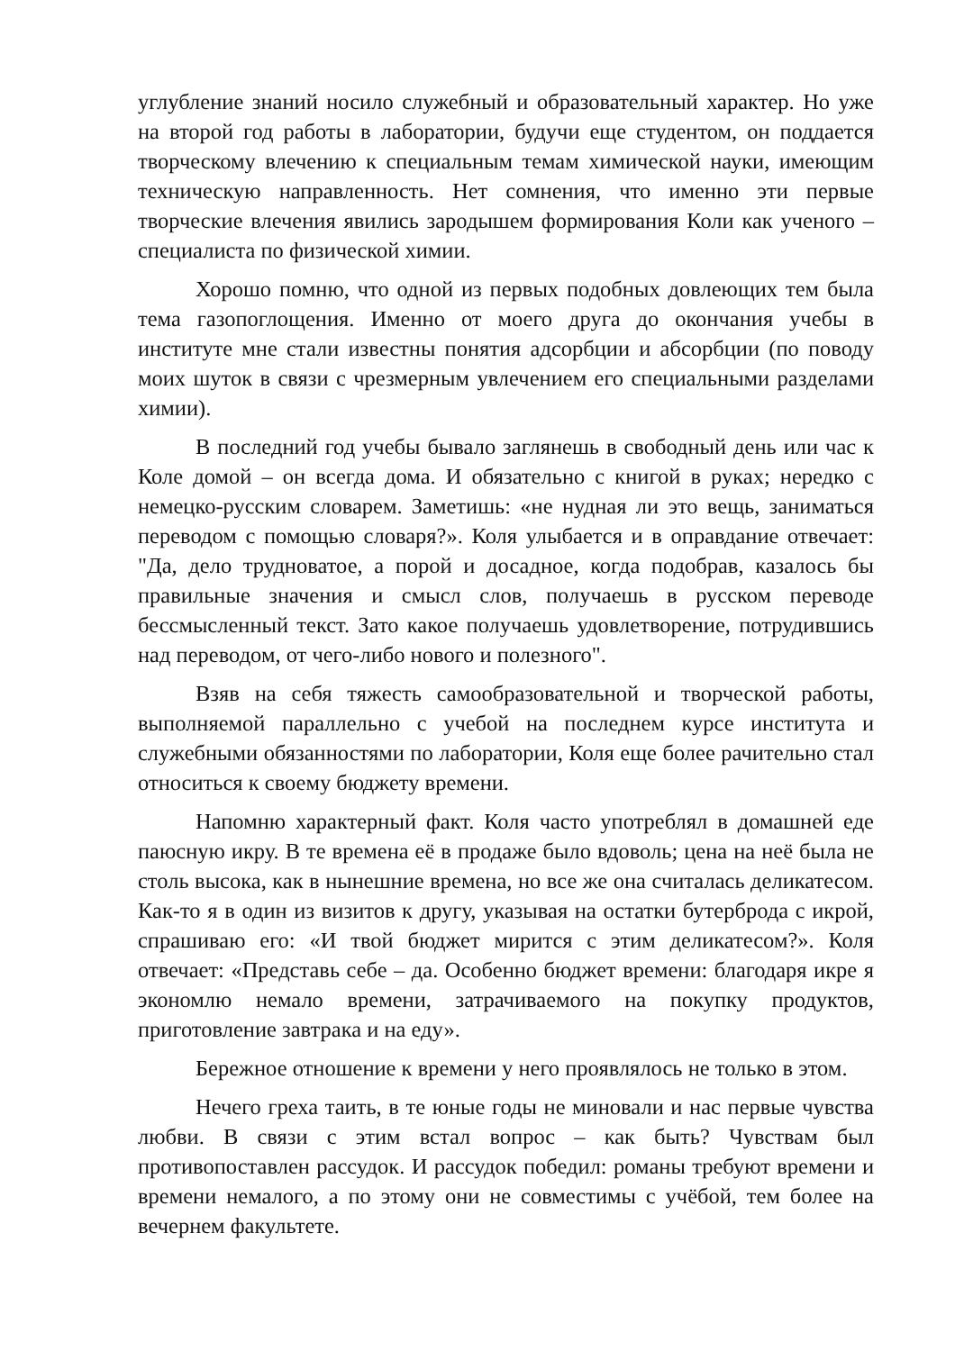углубление знаний носило служебный и образовательный характер. Но уже на второй год работы в лаборатории, будучи еще студентом, он поддается творческому влечению к специальным темам химической науки, имеющим техническую направленность. Нет сомнения, что именно эти первые творческие влечения явились зародышем формирования Коли как ученого – специалиста по физической химии.
Хорошо помню, что одной из первых подобных довлеющих тем была тема газопоглощения. Именно от моего друга до окончания учебы в институте мне стали известны понятия адсорбции и абсорбции (по поводу моих шуток в связи с чрезмерным увлечением его специальными разделами химии).
В последний год учебы бывало заглянешь в свободный день или час к Коле домой – он всегда дома. И обязательно с книгой в руках; нередко с немецко-русским словарем. Заметишь: «не нудная ли это вещь, заниматься переводом с помощью словаря?». Коля улыбается и в оправдание отвечает: "Да, дело трудноватое, а порой и досадное, когда подобрав, казалось бы правильные значения и смысл слов, получаешь в русском переводе бессмысленный текст. Зато какое получаешь удовлетворение, потрудившись над переводом, от чего-либо нового и полезного".
Взяв на себя тяжесть самообразовательной и творческой работы, выполняемой параллельно с учебой на последнем курсе института и служебными обязанностями по лаборатории, Коля еще более рачительно стал относиться к своему бюджету времени.
Напомню характерный факт. Коля часто употреблял в домашней еде паюсную икру. В те времена её в продаже было вдоволь; цена на неё была не столь высока, как в нынешние времена, но все же она считалась деликатесом. Как-то я в один из визитов к другу, указывая на остатки бутерброда с икрой, спрашиваю его: «И твой бюджет мирится с этим деликатесом?». Коля отвечает: «Представь себе – да. Особенно бюджет времени: благодаря икре я экономлю немало времени, затрачиваемого на покупку продуктов, приготовление завтрака и на еду».
Бережное отношение к времени у него проявлялось не только в этом.
Нечего греха таить, в те юные годы не миновали и нас первые чувства любви. В связи с этим встал вопрос – как быть? Чувствам был противопоставлен рассудок. И рассудок победил: романы требуют времени и времени немалого, а по этому они не совместимы с учёбой, тем более на вечернем факультете.